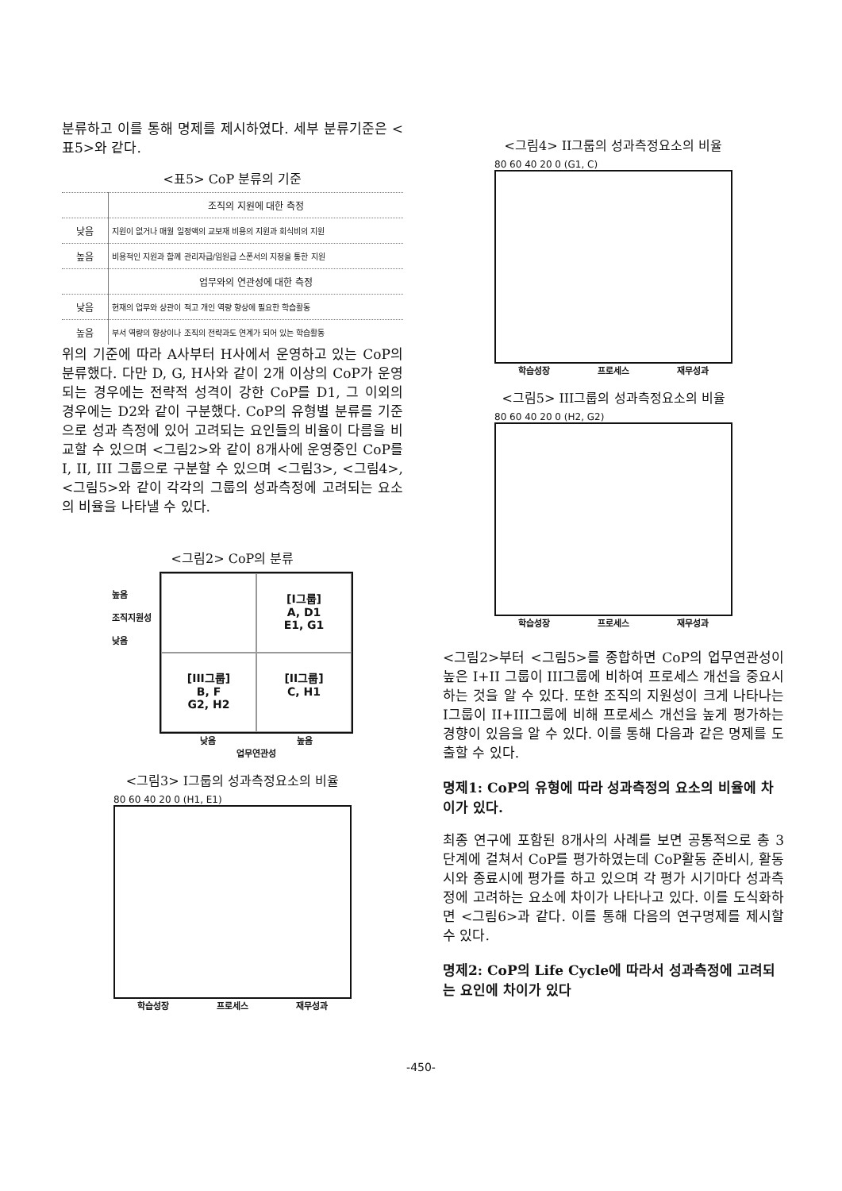분류하고 이를 통해 명제를 제시하였다. 세부 분류기준은 <표5>와 같다.
<표5> CoP 분류의 기준
| | 조직의 지원에 대한 측정 |
| 낮음 | 지원이 없거나 매월 일정액의 교보재 비용의 지원과 회식비의 지원 |
| 높음 | 비용적인 지원과 함께 관리자급/임원급 스폰서의 지정을 통한 지원 |
| | 업무와의 연관성에 대한 측정 |
| 낮음 | 현재의 업무와 상관이 적고 개인 역량 향상에 필요한 학습활동 |
| 높음 | 부서 역량의 향상이나 조직의 전략과도 연계가 되어 있는 학습활동 |
위의 기준에 따라 A사부터 H사에서 운영하고 있는 CoP의 분류했다. 다만 D, G, H사와 같이 2개 이상의 CoP가 운영되는 경우에는 전략적 성격이 강한 CoP를 D1, 그 이외의 경우에는 D2와 같이 구분했다. CoP의 유형별 분류를 기준으로 성과 측정에 있어 고려되는 요인들의 비율이 다름을 비교할 수 있으며 <그림2>와 같이 8개사에 운영중인 CoP를 I, II, III 그룹으로 구분할 수 있으며 <그림3>, <그림4>,<그림5>와 같이 각각의 그룹의 성과측정에 고려되는 요소의 비율을 나타낼 수 있다.
<그림2> CoP의 분류
높음
조직지원성
낮음
[I그룹]
A, D1
E1, G1
[III그룹]
B, F
G2, H2
[II그룹]
C, H1
낮음 높음
업무연관성
<그림3> I그룹의 성과측정요소의 비율
80 60 40 20 0 (H1, E1)
학습성장 프로세스 재무성과
<그림4> II그룹의 성과측정요소의 비율
80 60 40 20 0 (G1, C)
학습성장 프로세스 재무성과
<그림5> III그룹의 성과측정요소의 비율
80 60 40 20 0 (H2, G2)
학습성장 프로세스 재무성과
<그림2>부터 <그림5>를 종합하면 CoP의 업무연관성이 높은 I+II 그룹이 III그룹에 비하여 프로세스 개선을 중요시하는 것을 알 수 있다. 또한 조직의 지원성이 크게 나타나는 I그룹이 II+III그룹에 비해 프로세스 개선을 높게 평가하는 경향이 있음을 알 수 있다. 이를 통해 다음과 같은 명제를 도출할 수 있다.
명제1: CoP의 유형에 따라 성과측정의 요소의 비율에 차이가 있다.
최종 연구에 포함된 8개사의 사례를 보면 공통적으로 총 3단계에 걸쳐서 CoP를 평가하였는데 CoP활동 준비시, 활동시와 종료시에 평가를 하고 있으며 각 평가 시기마다 성과측정에 고려하는 요소에 차이가 나타나고 있다. 이를 도식화하면 <그림6>과 같다. 이를 통해 다음의 연구명제를 제시할 수 있다.
명제2: CoP의 Life Cycle에 따라서 성과측정에 고려되는 요인에 차이가 있다
-450-